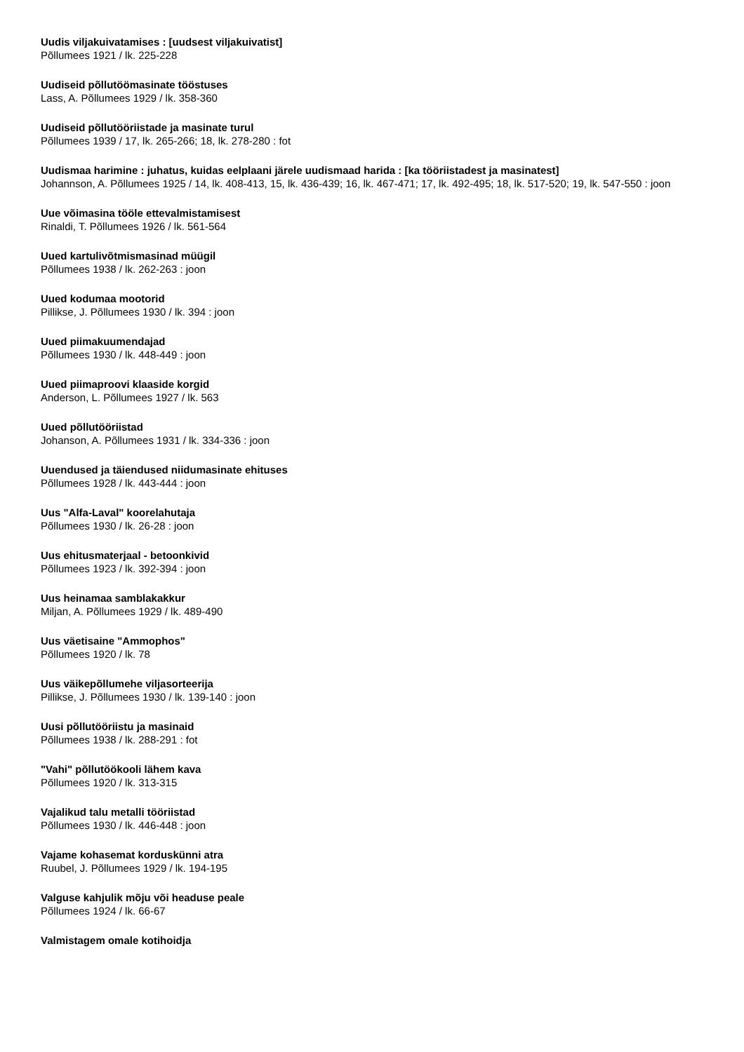Uudis viljakuivatamises : [uudsest viljakuivatist]
Põllumees 1921 / lk. 225-228
Uudiseid põllutöömasinate tööstuses
Lass, A. Põllumees 1929 / lk. 358-360
Uudiseid põllutööriistade ja masinate turul
Põllumees 1939 / 17, lk. 265-266; 18, lk. 278-280 : fot
Uudismaa harimine : juhatus, kuidas eelplaani järele uudismaad harida : [ka tööriistadest ja masinatest]
Johannson, A. Põllumees 1925 / 14, lk. 408-413, 15, lk. 436-439; 16, lk. 467-471; 17, lk. 492-495; 18, lk. 517-520; 19, lk. 547-550 : joon
Uue võimasina tööle ettevalmistamisest
Rinaldi, T. Põllumees 1926 / lk. 561-564
Uued kartulivõtmismasinad müügil
Põllumees 1938 / lk. 262-263 : joon
Uued kodumaa mootorid
Pillikse, J. Põllumees 1930 / lk. 394 : joon
Uued piimakuumendajad
Põllumees 1930 / lk. 448-449 : joon
Uued piimaproovi klaaside korgid
Anderson, L. Põllumees 1927 / lk. 563
Uued põllutööriistad
Johanson, A. Põllumees 1931 / lk. 334-336 : joon
Uuendused ja täiendused niidumasinate ehituses
Põllumees 1928 / lk. 443-444 : joon
Uus "Alfa-Laval" koorelahutaja
Põllumees 1930 / lk. 26-28 : joon
Uus ehitusmaterjaal - betoonkivid
Põllumees 1923 / lk. 392-394 : joon
Uus heinamaa samblakakkur
Miljan, A. Põllumees 1929 / lk. 489-490
Uus väetisaine "Ammophos"
Põllumees 1920 / lk. 78
Uus väikepõllumehe viljasorteerija
Pillikse, J. Põllumees 1930 / lk. 139-140 : joon
Uusi põllutööriistu ja masinaid
Põllumees 1938 / lk. 288-291 : fot
"Vahi" põllutöökooli lähem kava
Põllumees 1920 / lk. 313-315
Vajalikud talu metalli tööriistad
Põllumees 1930 / lk. 446-448 : joon
Vajame kohasemat korduskünni atra
Ruubel, J. Põllumees 1929 / lk. 194-195
Valguse kahjulik mõju või headuse peale
Põllumees 1924 / lk. 66-67
Valmistagem omale kotihoidja